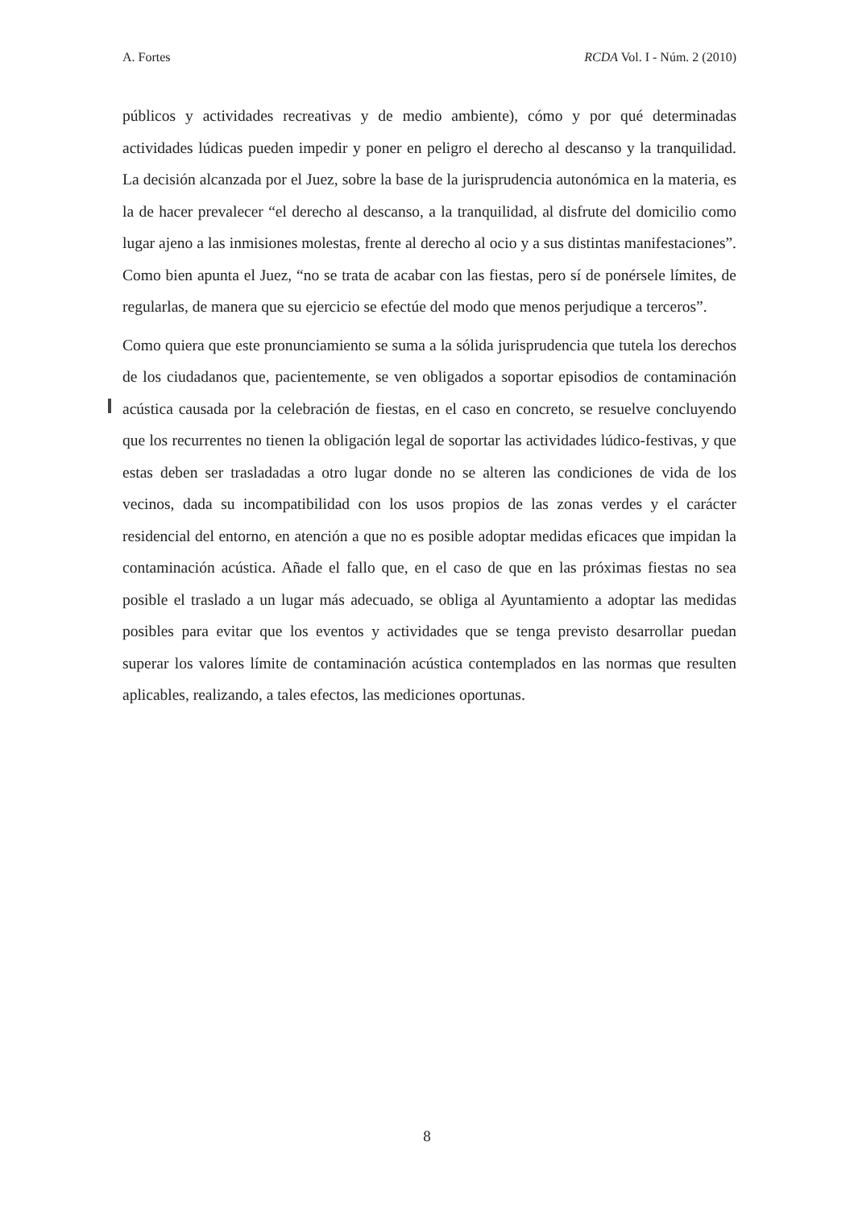A. Fortes RCDA Vol. I - Núm. 2 (2010)
públicos y actividades recreativas y de medio ambiente), cómo y por qué determinadas actividades lúdicas pueden impedir y poner en peligro el derecho al descanso y la tranquilidad. La decisión alcanzada por el Juez, sobre la base de la jurisprudencia autonómica en la materia, es la de hacer prevalecer “el derecho al descanso, a la tranquilidad, al disfrute del domicilio como lugar ajeno a las inmisiones molestas, frente al derecho al ocio y a sus distintas manifestaciones”. Como bien apunta el Juez, “no se trata de acabar con las fiestas, pero sí de ponérsele límites, de regularlas, de manera que su ejercicio se efectúe del modo que menos perjudique a terceros”.
Como quiera que este pronunciamiento se suma a la sólida jurisprudencia que tutela los derechos de los ciudadanos que, pacientemente, se ven obligados a soportar episodios de contaminación acústica causada por la celebración de fiestas, en el caso en concreto, se resuelve concluyendo que los recurrentes no tienen la obligación legal de soportar las actividades lúdico-festivas, y que estas deben ser trasladadas a otro lugar donde no se alteren las condiciones de vida de los vecinos, dada su incompatibilidad con los usos propios de las zonas verdes y el carácter residencial del entorno, en atención a que no es posible adoptar medidas eficaces que impidan la contaminación acústica. Añade el fallo que, en el caso de que en las próximas fiestas no sea posible el traslado a un lugar más adecuado, se obliga al Ayuntamiento a adoptar las medidas posibles para evitar que los eventos y actividades que se tenga previsto desarrollar puedan superar los valores límite de contaminación acústica contemplados en las normas que resulten aplicables, realizando, a tales efectos, las mediciones oportunas.
8